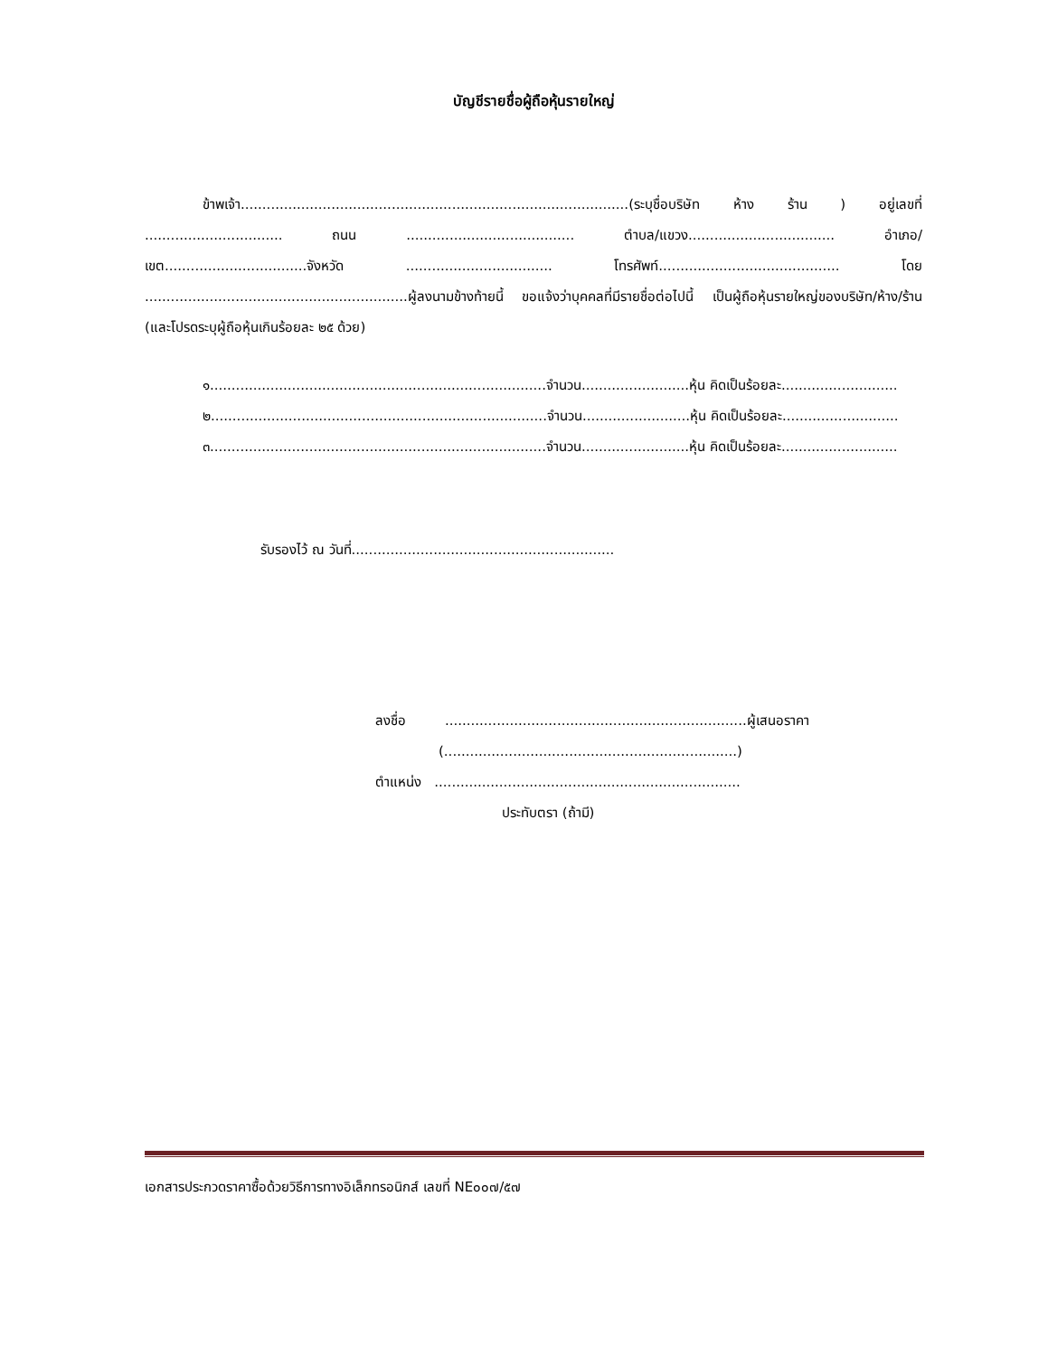บัญชีรายชื่อผู้ถือหุ้นรายใหญ่
ข้าพเจ้า..........................................................................................(ระบุชื่อบริษัท ห้าง ร้าน ) อยู่เลขที่ ................................ ถนน ....................................... ตำบล/แขวง.................................. อำเภอ/เขต.................................จังหวัด .................................. โทรศัพท์.......................................... โดย .............................................................ผู้ลงนามข้างท้ายนี้ ขอแจ้งว่าบุคคลที่มีรายชื่อต่อไปนี้ เป็นผู้ถือหุ้นรายใหญ่ของบริษัท/ห้าง/ร้าน (และโปรดระบุผู้ถือหุ้นเกินร้อยละ ๒๕ ด้วย)
๑..............................................................................จำนวน.........................หุ้น คิดเป็นร้อยละ...........................
๒..............................................................................จำนวน.........................หุ้น คิดเป็นร้อยละ...........................
๓..............................................................................จำนวน.........................หุ้น คิดเป็นร้อยละ...........................
รับรองไว้ ณ วันที่.............................................................
ลงชื่อ ......................................................................ผู้เสนอราคา
(....................................................................)
ตำแหน่ง .......................................................................
ประทับตรา (ถ้ามี)
เอกสารประกวดราคาซื้อด้วยวิธีการทางอิเล็กทรอนิกส์ เลขที่ NE๐๐๗/๕๗